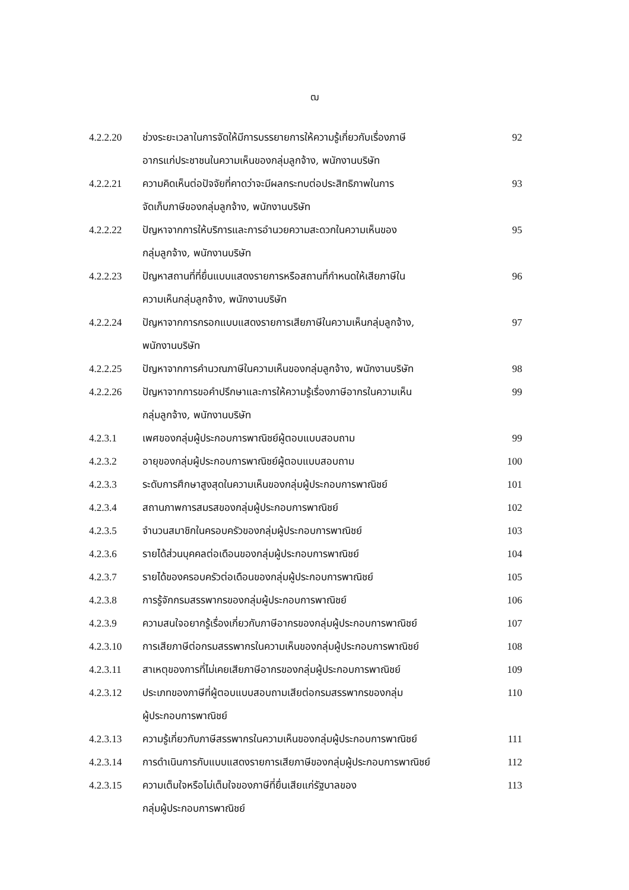ฒ
| 4.2.2.20 | ช่วงระยะเวลาในการจัดให้มีการบรรยายการให้ความรู้เกี่ยวกับเรื่องภาษี อากรแก่ประชาชนในความเห็นของกลุ่มลูกจ้าง, พนักงานบริษัท | 92 |
| 4.2.2.21 | ความคิดเห็นต่อปัจจัยที่คาดว่าจะมีผลกระทบต่อประสิทธิภาพในการ จัดเก็บภาษีของกลุ่มลูกจ้าง, พนักงานบริษัท | 93 |
| 4.2.2.22 | ปัญหาจากการให้บริการและการอำนวยความสะดวกในความเห็นของ กลุ่มลูกจ้าง, พนักงานบริษัท | 95 |
| 4.2.2.23 | ปัญหาสถานที่ที่ยื่นแบบแสดงรายการหรือสถานที่กำหนดให้เสียภาษีใน ความเห็นกลุ่มลูกจ้าง, พนักงานบริษัท | 96 |
| 4.2.2.24 | ปัญหาจากการกรอกแบบแสดงรายการเสียภาษีในความเห็นกลุ่มลูกจ้าง, พนักงานบริษัท | 97 |
| 4.2.2.25 | ปัญหาจากการคำนวณภาษีในความเห็นของกลุ่มลูกจ้าง, พนักงานบริษัท | 98 |
| 4.2.2.26 | ปัญหาจากการขอคำปรึกษาและการให้ความรู้เรื่องภาษีอากรในความเห็น กลุ่มลูกจ้าง, พนักงานบริษัท | 99 |
| 4.2.3.1 | เพศของกลุ่มผู้ประกอบการพาณิชย์ผู้ตอบแบบสอบถาม | 99 |
| 4.2.3.2 | อายุของกลุ่มผู้ประกอบการพาณิชย์ผู้ตอบแบบสอบถาม | 100 |
| 4.2.3.3 | ระดับการศึกษาสูงสุดในความเห็นของกลุ่มผู้ประกอบการพาณิชย์ | 101 |
| 4.2.3.4 | สถานภาพการสมรสของกลุ่มผู้ประกอบการพาณิชย์ | 102 |
| 4.2.3.5 | จำนวนสมาชิกในครอบครัวของกลุ่มผู้ประกอบการพาณิชย์ | 103 |
| 4.2.3.6 | รายได้ส่วนบุคคลต่อเดือนของกลุ่มผู้ประกอบการพาณิชย์ | 104 |
| 4.2.3.7 | รายได้ของครอบครัวต่อเดือนของกลุ่มผู้ประกอบการพาณิชย์ | 105 |
| 4.2.3.8 | การรู้จักกรมสรรพากรของกลุ่มผู้ประกอบการพาณิชย์ | 106 |
| 4.2.3.9 | ความสนใจอยากรู้เรื่องเกี่ยวกับภาษีอากรของกลุ่มผู้ประกอบการพาณิชย์ | 107 |
| 4.2.3.10 | การเสียภาษีต่อกรมสรรพากรในความเห็นของกลุ่มผู้ประกอบการพาณิชย์ | 108 |
| 4.2.3.11 | สาเหตุของการที่ไม่เคยเสียภาษีอากรของกลุ่มผู้ประกอบการพาณิชย์ | 109 |
| 4.2.3.12 | ประเภทของภาษีที่ผู้ตอบแบบสอบถามเสียต่อกรมสรรพากรของกลุ่ม ผู้ประกอบการพาณิชย์ | 110 |
| 4.2.3.13 | ความรู้เกี่ยวกับภาษีสรรพากรในความเห็นของกลุ่มผู้ประกอบการพาณิชย์ | 111 |
| 4.2.3.14 | การดำเนินการกับแบบแสดงรายการเสียภาษีของกลุ่มผู้ประกอบการพาณิชย์ | 112 |
| 4.2.3.15 | ความเต็มใจหรือไม่เต็มใจของภาษีที่ยื่นเสียแก่รัฐบาลของ กลุ่มผู้ประกอบการพาณิชย์ | 113 |